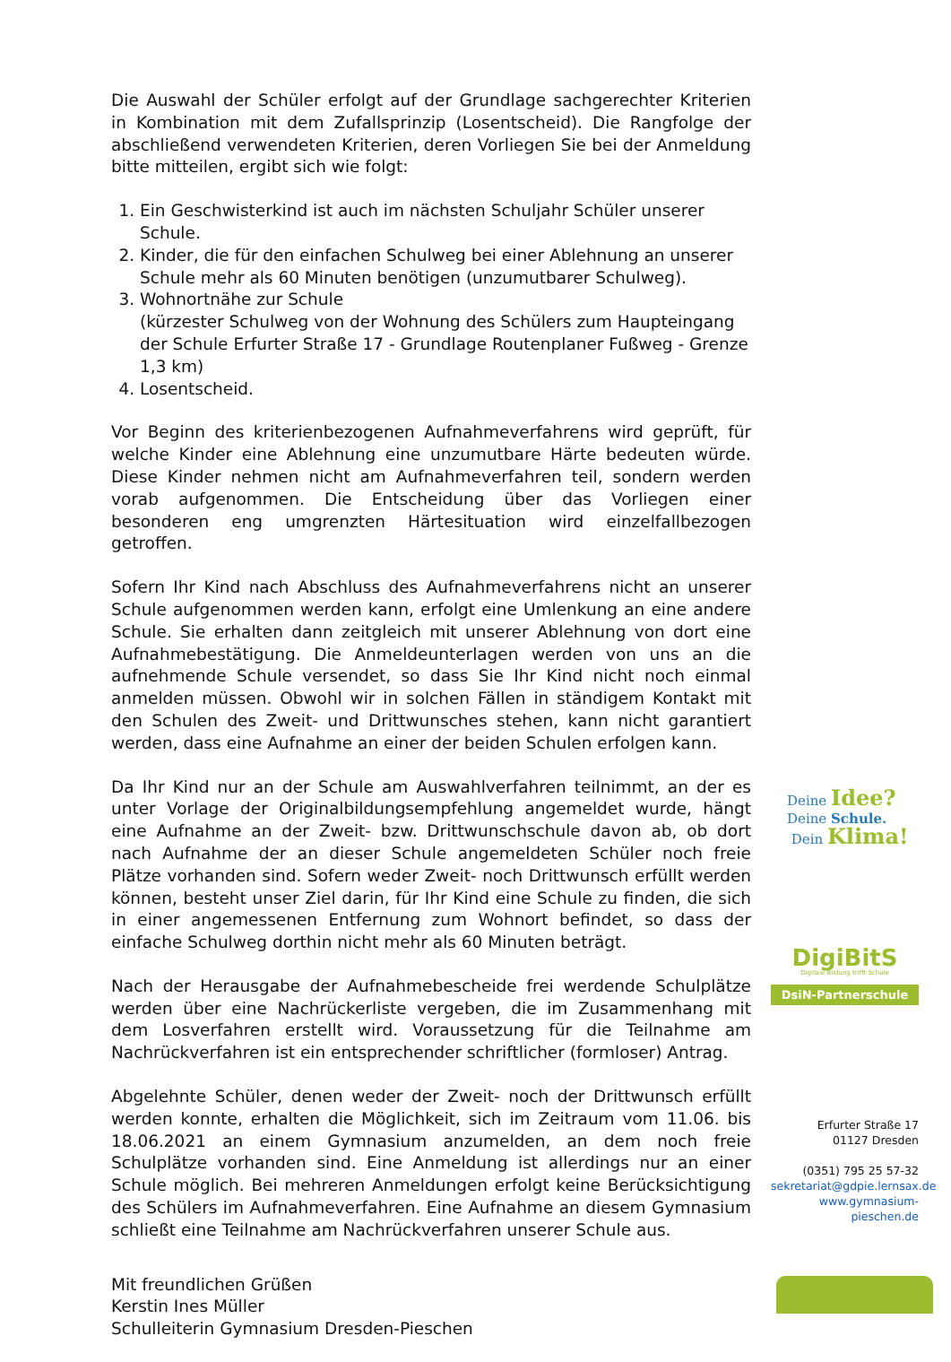Die Auswahl der Schüler erfolgt auf der Grundlage sachgerechter Kriterien in Kombination mit dem Zufallsprinzip (Losentscheid). Die Rangfolge der abschließend verwendeten Kriterien, deren Vorliegen Sie bei der Anmeldung bitte mitteilen, ergibt sich wie folgt:
1. Ein Geschwisterkind ist auch im nächsten Schuljahr Schüler unserer Schule.
2. Kinder, die für den einfachen Schulweg bei einer Ablehnung an unserer Schule mehr als 60 Minuten benötigen (unzumutbarer Schulweg).
3. Wohnortnähe zur Schule
(kürzester Schulweg von der Wohnung des Schülers zum Haupteingang der Schule Erfurter Straße 17 - Grundlage Routenplaner Fußweg - Grenze 1,3 km)
4. Losentscheid.
Vor Beginn des kriterienbezogenen Aufnahmeverfahrens wird geprüft, für welche Kinder eine Ablehnung eine unzumutbare Härte bedeuten würde. Diese Kinder nehmen nicht am Aufnahmeverfahren teil, sondern werden vorab aufgenommen. Die Entscheidung über das Vorliegen einer besonderen eng umgrenzten Härtesituation wird einzelfallbezogen getroffen.
Sofern Ihr Kind nach Abschluss des Aufnahmeverfahrens nicht an unserer Schule aufgenommen werden kann, erfolgt eine Umlenkung an eine andere Schule. Sie erhalten dann zeitgleich mit unserer Ablehnung von dort eine Aufnahmebestätigung. Die Anmeldeunterlagen werden von uns an die aufnehmende Schule versendet, so dass Sie Ihr Kind nicht noch einmal anmelden müssen. Obwohl wir in solchen Fällen in ständigem Kontakt mit den Schulen des Zweit- und Drittwunsches stehen, kann nicht garantiert werden, dass eine Aufnahme an einer der beiden Schulen erfolgen kann.
Da Ihr Kind nur an der Schule am Auswahlverfahren teilnimmt, an der es unter Vorlage der Originalbildungsempfehlung angemeldet wurde, hängt eine Aufnahme an der Zweit- bzw. Drittwunschschule davon ab, ob dort nach Aufnahme der an dieser Schule angemeldeten Schüler noch freie Plätze vorhanden sind. Sofern weder Zweit- noch Drittwunsch erfüllt werden können, besteht unser Ziel darin, für Ihr Kind eine Schule zu finden, die sich in einer angemessenen Entfernung zum Wohnort befindet, so dass der einfache Schulweg dorthin nicht mehr als 60 Minuten beträgt.
Nach der Herausgabe der Aufnahmebescheide frei werdende Schulplätze werden über eine Nachrückerliste vergeben, die im Zusammenhang mit dem Losverfahren erstellt wird. Voraussetzung für die Teilnahme am Nachrückverfahren ist ein entsprechender schriftlicher (formloser) Antrag.
Abgelehnte Schüler, denen weder der Zweit- noch der Drittwunsch erfüllt werden konnte, erhalten die Möglichkeit, sich im Zeitraum vom 11.06. bis 18.06.2021 an einem Gymnasium anzumelden, an dem noch freie Schulplätze vorhanden sind. Eine Anmeldung ist allerdings nur an einer Schule möglich. Bei mehreren Anmeldungen erfolgt keine Berücksichtigung des Schülers im Aufnahmeverfahren. Eine Aufnahme an diesem Gymnasium schließt eine Teilnahme am Nachrückverfahren unserer Schule aus.
Mit freundlichen Grüßen
Kerstin Ines Müller
Schulleiterin Gymnasium Dresden-Pieschen
Deine Idee?
Deine Schule.
Dein Klima!
DigiBitS
Digitale Bildung trifft Schule
DsiN-Partnerschule
Erfurter Straße 17
01127 Dresden
(0351) 795 25 57-32
sekretariat@gdpie.lernsax.de
www.gymnasium-pieschen.de